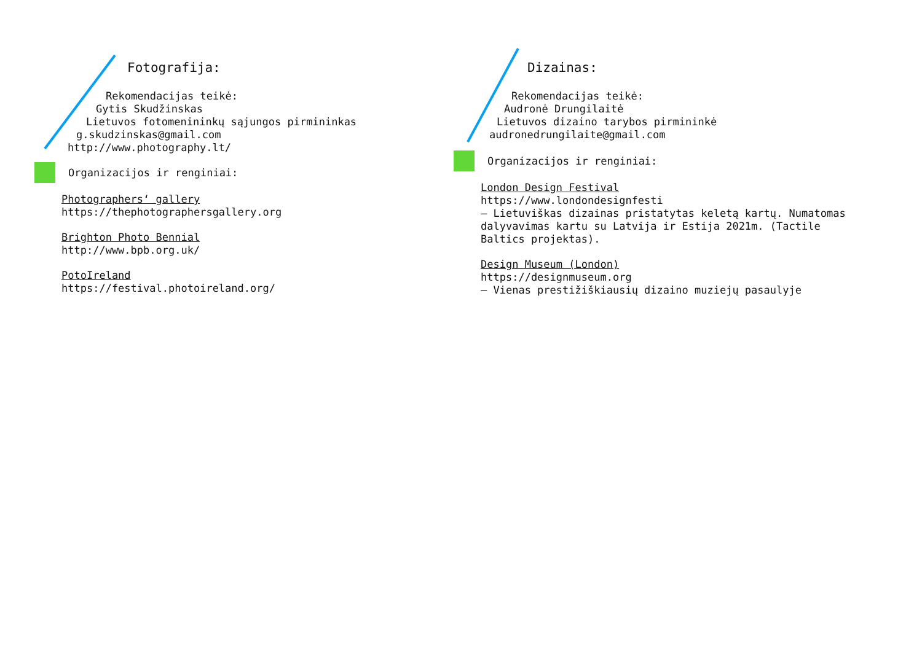Fotografija:
Rekomendacijas teikė:
Gytis Skudžinskas
Lietuvos fotomenininkų sąjungos pirmininkas
g.skudzinskas@gmail.com
http://www.photography.lt/
Organizacijos ir renginiai:
Photographers‘ gallery
https://thephotographersgallery.org
Brighton Photo Bennial
http://www.bpb.org.uk/
PotoIreland
https://festival.photoireland.org/
Dizainas:
Rekomendacijas teikė:
Audronė Drungilaitė
Lietuvos dizaino tarybos pirmininkė
audronedrungilaite@gmail.com
Organizacijos ir renginiai:
London Design Festival
https://www.londondesignfesti
– Lietuviškas dizainas pristatytas keletą kartų. Numatomas dalyvavimas kartu su Latvija ir Estija 2021m. (Tactile Baltics projektas).
Design Museum (London)
https://designmuseum.org
– Vienas prestižiškiausių dizaino muziejų pasaulyje